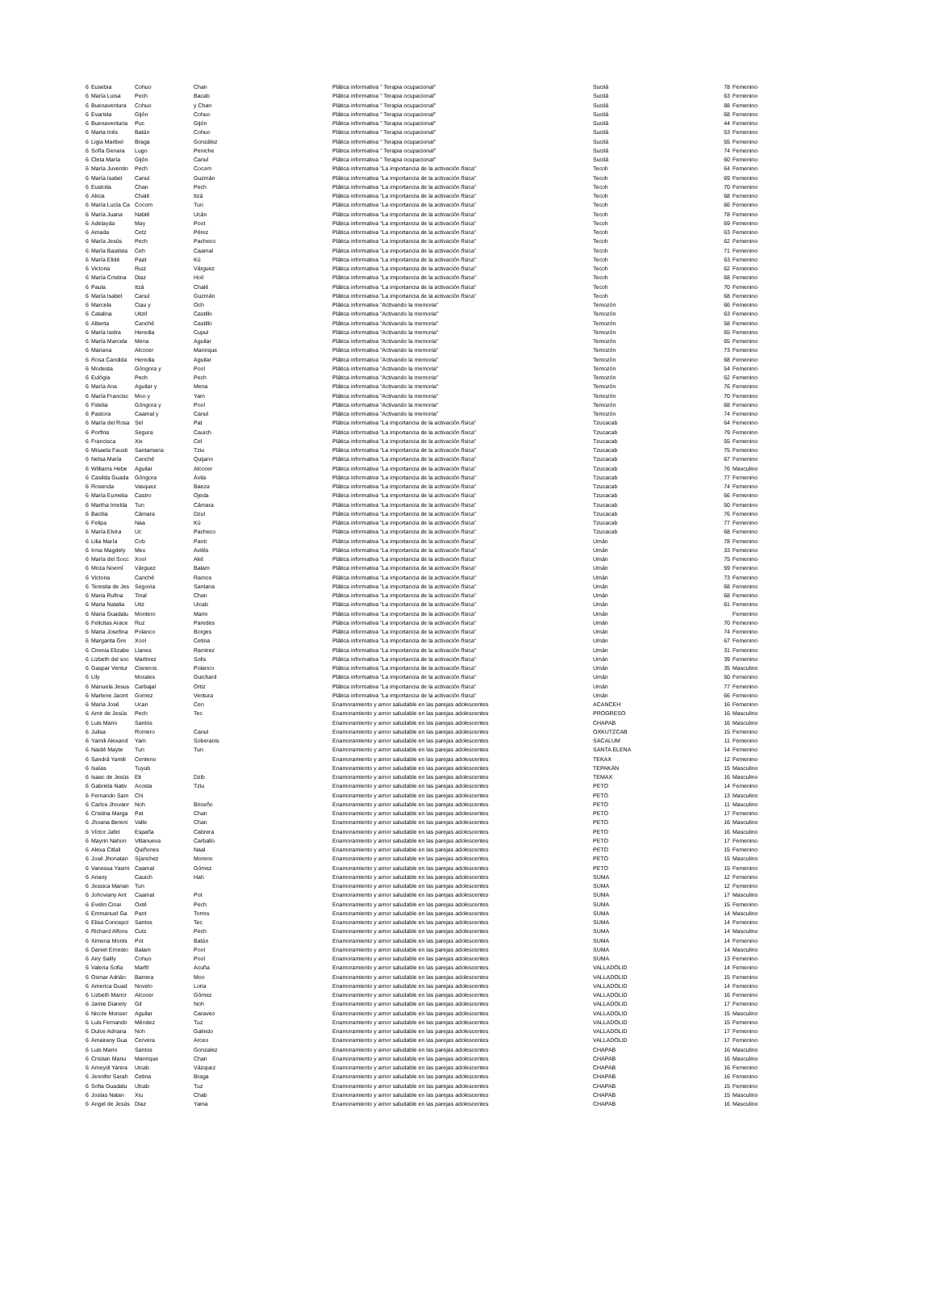| 6 | Eusebia | Cohuo | Chan | Plática informativa " Terapia ocupacional" | Sucilá | 78 | Femenino |
| 6 | María Luisa | Pech | Bacab | Plática informativa " Terapia ocupacional" | Sucilá | 63 | Femenino |
| 6 | Buenaventura | Cohuo | y Chan | Plática informativa " Terapia ocupacional" | Sucilá | 88 | Femenino |
| 6 | Evarista | Gijón | Cohuo | Plática informativa " Terapia ocupacional" | Sucilá | 68 | Femenino |
| 6 | Buenaventuria | Puc | Gijón | Plática informativa " Terapia ocupacional" | Sucilá | 44 | Femenino |
| 6 | Marta Inés | Batún | Cohuo | Plática informativa " Terapia ocupacional" | Sucilá | 53 | Femenino |
| 6 | Ligia Maribel | Braga | González | Plática informativa " Terapia ocupacional" | Sucilá | 55 | Femenino |
| 6 | Sofía Genara | Lugo | Peniche | Plática informativa " Terapia ocupacional" | Sucilá | 74 | Femenino |
| 6 | Cleta María | Gijón | Canul | Plática informativa " Terapia ocupacional" | Sucilá | 60 | Femenino |
| 6 | María Juventin | Pech | Cocom | Plática informativa "La importancia de la activación física" | Tecoh | 64 | Femenino |
| 6 | María Isabel | Canul | Guzmán | Plática informativa "La importancia de la activación física" | Tecoh | 69 | Femenino |
| 6 | Eustolia | Chan | Pech | Plática informativa "La importancia de la activación física" | Tecoh | 70 | Femenino |
| 6 | Alicia | Chalé | Itzá | Plática informativa "La importancia de la activación física" | Tecoh | 68 | Femenino |
| 6 | María Lucía Ca | Cocom | Tun | Plática informativa "La importancia de la activación física" | Tecoh | 66 | Femenino |
| 6 | María Juana | Nabté | Ucán | Plática informativa "La importancia de la activación física" | Tecoh | 78 | Femenino |
| 6 | Adelayda | May | Poot | Plática informativa "La importancia de la activación física" | Tecoh | 69 | Femenino |
| 6 | Amada | Cetz | Pérez | Plática informativa "La importancia de la activación física" | Tecoh | 63 | Femenino |
| 6 | María Jesús | Pech | Pacheco | Plática informativa "La importancia de la activación física" | Tecoh | 62 | Femenino |
| 6 | María Bautista | Ceh | Caamal | Plática informativa "La importancia de la activación física" | Tecoh | 71 | Femenino |
| 6 | María Elidé | Paat | Kú | Plática informativa "La importancia de la activación física" | Tecoh | 63 | Femenino |
| 6 | Victoria | Ruiz | Várguez | Plática informativa "La importancia de la activación física" | Tecoh | 62 | Femenino |
| 6 | María Cristina | Diaz | Hoil | Plática informativa "La importancia de la activación física" | Tecoh | 68 | Femenino |
| 6 | Paula | Itzá | Chalé | Plática informativa "La importancia de la activación física" | Tecoh | 70 | Femenino |
| 6 | María Isabel | Canul | Guzmán | Plática informativa "La importancia de la activación física" | Tecoh | 68 | Femenino |
| 6 | Marcela | Ciau y | Och | Plática informativa "Activando la memoria" | Temozón | 66 | Femenino |
| 6 | Catalina | Uitzil | Castillo | Plática informativa "Activando la memoria" | Temozón | 63 | Femenino |
| 6 | Alberta | Canché | Castillo | Plática informativa "Activando la memoria" | Temozón | 58 | Femenino |
| 6 | María Isidra | Heredia | Cupul | Plática informativa "Activando la memoria" | Temozón | 65 | Femenino |
| 6 | María Marcela | Mena | Aguilar | Plática informativa "Activando la memoria" | Temozón | 65 | Femenino |
| 6 | Mariana | Alcocer | Manrique | Plática informativa "Activando la memoria" | Temozón | 73 | Femenino |
| 6 | Rosa Candida | Heredia | Aguilar | Plática informativa "Activando la memoria" | Temozón | 68 | Femenino |
| 6 | Modesta | Góngora y | Pool | Plática informativa "Activando la memoria" | Temozón | 54 | Femenino |
| 6 | Eulógia | Pech | Pech | Plática informativa "Activando la memoria" | Temozón | 62 | Femenino |
| 6 | María Ana | Aguilar y | Mena | Plática informativa "Activando la memoria" | Temozón | 76 | Femenino |
| 6 | María Francisc | Moo y | Yam | Plática informativa "Activando la memoria" | Temozón | 70 | Femenino |
| 6 | Fidelia | Góngora y | Pool | Plática informativa "Activando la memoria" | Temozón | 68 | Femenino |
| 6 | Pastora | Caamal y | Canul | Plática informativa "Activando la memoria" | Temozón | 74 | Femenino |
| 6 | María del Rosa | Sel | Pat | Plática informativa "La importancia de la activación física" | Tzucacab | 64 | Femenino |
| 6 | Porfiria | Segura | Cauich | Plática informativa "La importancia de la activación física" | Tzucacab | 79 | Femenino |
| 6 | Francisca | Xix | Cel | Plática informativa "La importancia de la activación física" | Tzucacab | 55 | Femenino |
| 6 | Misaela Fausti | Santamaria | Tziu | Plática informativa "La importancia de la activación física" | Tzucacab | 75 | Femenino |
| 6 | Nelsa María | Canché | Quijano | Plática informativa "La importancia de la activación física" | Tzucacab | 67 | Femenino |
| 6 | Williams Hebe | Aguilar | Alcocer | Plática informativa "La importancia de la activación física" | Tzucacab | 76 | Masculino |
| 6 | Casilda Guada | Góngora | Ávila | Plática informativa "La importancia de la activación física" | Tzucacab | 77 | Femenino |
| 6 | Rosenda | Vasquez | Baeza | Plática informativa "La importancia de la activación física" | Tzucacab | 74 | Femenino |
| 6 | María Eumelia | Castro | Ojeda | Plática informativa "La importancia de la activación física" | Tzucacab | 66 | Femenino |
| 6 | Martha Imelda | Tun | Cámara | Plática informativa "La importancia de la activación física" | Tzucacab | 50 | Femenino |
| 6 | Bacilia | Cámara | Dzul | Plática informativa "La importancia de la activación física" | Tzucacab | 76 | Femenino |
| 6 | Felipa | Naa | Kú | Plática informativa "La importancia de la activación física" | Tzucacab | 77 | Femenino |
| 6 | María Elvira | Uc | Pacheco | Plática informativa "La importancia de la activación física" | Tzucacab | 68 | Femenino |
| 6 | Lilia María | Cob | Panti | Plática informativa "La importancia de la activación física" | Umán | 78 | Femenino |
| 6 | Irma Magdely | Mex | Avilés | Plática informativa "La importancia de la activación física" | Umán | 33 | Femenino |
| 6 | María del Socc | Xool | Aké | Plática informativa "La importancia de la activación física" | Umán | 75 | Femenino |
| 6 | Mirza Noemí | Várguez | Balam | Plática informativa "La importancia de la activación física" | Umán | 59 | Femenino |
| 6 | Victoria | Canché | Ramos | Plática informativa "La importancia de la activación física" | Umán | 73 | Femenino |
| 6 | Teresita de Jes | Segovia | Santana | Plática informativa "La importancia de la activación física" | Umán | 68 | Femenino |
| 6 | Maria Rufina | Tinal | Chan | Plática informativa "La importancia de la activación física" | Umán | 68 | Femenino |
| 6 | Maria Natalia | Uitz | Uicab | Plática informativa "La importancia de la activación física" | Umán | 61 | Femenino |
| 6 | Maria Guadalu | Montero | Marin | Plática informativa "La importancia de la activación física" | Umán | | Femenino |
| 6 | Felicitas Arace | Ruz | Paredes | Plática informativa "La importancia de la activación física" | Umán | 70 | Femenino |
| 6 | Maria Josefina | Polanco | Borges | Plática informativa "La importancia de la activación física" | Umán | 74 | Femenino |
| 6 | Margarita Gre | Xool | Cetina | Plática informativa "La importancia de la activación física" | Umán | 67 | Femenino |
| 6 | Cirenia Elizabe | Llanes | Ramirez | Plática informativa "La importancia de la activación física" | Umán | 31 | Femenino |
| 6 | Lizbeth del soc | Martinez | Solis | Plática informativa "La importancia de la activación física" | Umán | 39 | Femenino |
| 6 | Gaspar Ventur | Cisneros | Polanco | Plática informativa "La importancia de la activación física" | Umán | 35 | Masculino |
| 6 | Lily | Morales | Guichard | Plática informativa "La importancia de la activación física" | Umán | 50 | Femenino |
| 6 | Manuela Jesus | Carbajal | Ortiz | Plática informativa "La importancia de la activación física" | Umán | 77 | Femenino |
| 6 | Marlene Jacint | Gomez | Ventura | Plática informativa "La importancia de la activación física" | Umán | 66 | Femenino |
| 6 | María José | Ucan | Cen | Enamoramiento y amor saludable en las parejas adolescentes | ACANCEH | 16 | Femenino |
| 6 | Amir de Jesús | Pech | Tec | Enamoramiento y amor saludable en las parejas adolescentes | PROGRESO | 16 | Masculino |
| 6 | Luis Mario | Santos | | Enamoramiento y amor saludable en las parejas adolescentes | CHAPAB | 16 | Masculino |
| 6 | Julisa | Romero | Canul | Enamoramiento y amor saludable en las parejas adolescentes | OXKUTZCAB | 15 | Femenino |
| 6 | Yamili Alexand | Yam | Soberanis | Enamoramiento y amor saludable en las parejas adolescentes | SACALUM | 11 | Femenino |
| 6 | Naidé Mayte | Tun | Tun | Enamoramiento y amor saludable en las parejas adolescentes | SANTA ELENA | 14 | Femenino |
| 6 | Sandrá Yamili | Centeno | | Enamoramiento y amor saludable en las parejas adolescentes | TEKAX | 12 | Femenino |
| 6 | Isaías | Tuyub | | Enamoramiento y amor saludable en las parejas adolescentes | TEPAKÁN | 15 | Masculino |
| 6 | Isaac de Jesús | Ek | Dzib | Enamoramiento y amor saludable en las parejas adolescentes | TEMAX | 16 | Masculino |
| 6 | Gabriela Nativ | Acosta | Tziu | Enamoramiento y amor saludable en las parejas adolescentes | PETO | 14 | Femenino |
| 6 | Fernando Sam | Chi | | Enamoramiento y amor saludable en las parejas adolescentes | PETO | 13 | Masculino |
| 6 | Carlos Jhovanr | Noh | Briceño | Enamoramiento y amor saludable en las parejas adolescentes | PETO | 11 | Masculino |
| 6 | Cristina Marga | Pat | Chan | Enamoramiento y amor saludable en las parejas adolescentes | PETO | 17 | Femenino |
| 6 | Jhoana Bereni | Valle | Chan | Enamoramiento y amor saludable en las parejas adolescentes | PETO | 16 | Masculino |
| 6 | Víctor Jafet | España | Cabrera | Enamoramiento y amor saludable en las parejas adolescentes | PETO | 16 | Masculino |
| 6 | Mayrin Nahon | Villanueva | Carballo | Enamoramiento y amor saludable en las parejas adolescentes | PETO | 17 | Femenino |
| 6 | Alexa Citlali | Quiñones | Naal | Enamoramiento y amor saludable en las parejas adolescentes | PETO | 15 | Femenino |
| 6 | José Jhonatan | S{anchez | Moreno | Enamoramiento y amor saludable en las parejas adolescentes | PETO | 15 | Masculino |
| 6 | Vanessa Yasmi | Caamal | Gómez | Enamoramiento y amor saludable en las parejas adolescentes | PETO | 15 | Femenino |
| 6 | Ariany | Cauich | Hah | Enamoramiento y amor saludable en las parejas adolescentes | SUMA | 12 | Femenino |
| 6 | Jessica Marian | Tun | | Enamoramiento y amor saludable en las parejas adolescentes | SUMA | 12 | Femenino |
| 6 | Johoviany Ant | Caamal | Pot | Enamoramiento y amor saludable en las parejas adolescentes | SUMA | 17 | Masculino |
| 6 | Evelin Cinai | Oxté | Pech | Enamoramiento y amor saludable en las parejas adolescentes | SUMA | 15 | Femenino |
| 6 | Emmanuel Ga | Pant | Torres | Enamoramiento y amor saludable en las parejas adolescentes | SUMA | 14 | Masculino |
| 6 | Elisa Concepci | Santos | Tec | Enamoramiento y amor saludable en las parejas adolescentes | SUMA | 14 | Femenino |
| 6 | Richard Alfons | Cutz | Pech | Enamoramiento y amor saludable en las parejas adolescentes | SUMA | 14 | Masculino |
| 6 | Ximena Monts | Pot | Batún | Enamoramiento y amor saludable en las parejas adolescentes | SUMA | 14 | Femenino |
| 6 | Daniel Ernesto | Balam | Pool | Enamoramiento y amor saludable en las parejas adolescentes | SUMA | 14 | Masculino |
| 6 | Airy Sailly | Cohuo | Pool | Enamoramiento y amor saludable en las parejas adolescentes | SUMA | 13 | Femenino |
| 6 | Valeria Sofia | Marfil | Acuña | Enamoramiento y amor saludable en las parejas adolescentes | VALLADOLID | 14 | Femenino |
| 6 | Osmar Adrián | Barrera | Moo | Enamoramiento y amor saludable en las parejas adolescentes | VALLADOLID | 15 | Femenino |
| 6 | America Guad | Novelo | Loria | Enamoramiento y amor saludable en las parejas adolescentes | VALLADOLID | 14 | Femenino |
| 6 | Lizbeth Maricr | Alcocer | Gómez | Enamoramiento y amor saludable en las parejas adolescentes | VALLADOLID | 16 | Femenino |
| 6 | Jamie Dianely | Gil | Noh | Enamoramiento y amor saludable en las parejas adolescentes | VALLADOLID | 17 | Femenino |
| 6 | Nicole Monser | Aguilar | Caraveo | Enamoramiento y amor saludable en las parejas adolescentes | VALLADOLID | 15 | Masculino |
| 6 | Luis Fernando | Méndez | Tuz | Enamoramiento y amor saludable en las parejas adolescentes | VALLADOLID | 15 | Femenino |
| 6 | Dulce Adriana | Noh | Galindo | Enamoramiento y amor saludable en las parejas adolescentes | VALLADOLID | 17 | Femenino |
| 6 | Amairany Gua | Cervera | Arceo | Enamoramiento y amor saludable en las parejas adolescentes | VALLADOLID | 17 | Femenino |
| 6 | Luis Mario | Santos | Gonzalez | Enamoramiento y amor saludable en las parejas adolescentes | CHAPAB | 16 | Masculino |
| 6 | Cristian Manu | Manrique | Chan | Enamoramiento y amor saludable en las parejas adolescentes | CHAPAB | 16 | Masculino |
| 6 | Ameydi Yanira | Uicab | Vázquez | Enamoramiento y amor saludable en las parejas adolescentes | CHAPAB | 16 | Femenino |
| 6 | Jennifer Sarah | Cetina | Braga | Enamoramiento y amor saludable en las parejas adolescentes | CHAPAB | 16 | Femenino |
| 6 | Sofia Guadalu | Ulcab | Tuz | Enamoramiento y amor saludable en las parejas adolescentes | CHAPAB | 15 | Femenino |
| 6 | Josías Natan | Xiu | Chab | Enamoramiento y amor saludable en las parejas adolescentes | CHAPAB | 15 | Masculino |
| 6 | Angel de Jesús | Diaz | Yama | Enamoramiento y amor saludable en las parejas adolescentes | CHAPAB | 16 | Masculino |